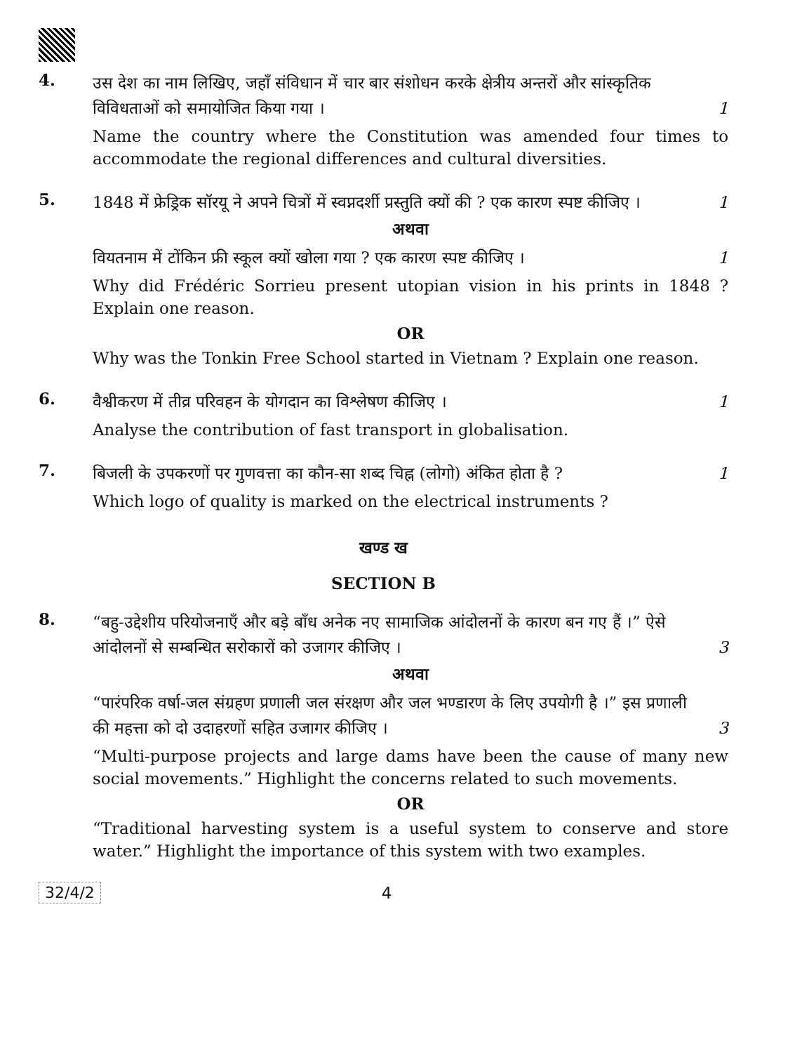4.
उस देश का नाम लिखिए, जहाँ संविधान में चार बार संशोधन करके क्षेत्रीय अन्तरों और सांस्कृतिक विविधताओं को समायोजित किया गया । 1
Name the country where the Constitution was amended four times to accommodate the regional differences and cultural diversities.
5.
1848 में फ्रेड्रिक सॉरयू ने अपने चित्रों में स्वप्नदर्शी प्रस्तुति क्यों की ? एक कारण स्पष्ट कीजिए । 1
अथवा
वियतनाम में टोंकिन फ्री स्कूल क्यों खोला गया ? एक कारण स्पष्ट कीजिए । 1
Why did Frédéric Sorrieu present utopian vision in his prints in 1848 ? Explain one reason.
OR
Why was the Tonkin Free School started in Vietnam ? Explain one reason.
6.
वैश्वीकरण में तीव्र परिवहन के योगदान का विश्लेषण कीजिए । 1
Analyse the contribution of fast transport in globalisation.
7.
बिजली के उपकरणों पर गुणवत्ता का कौन-सा शब्द चिह्न (लोगो) अंकित होता है ? 1
Which logo of quality is marked on the electrical instruments ?
खण्ड ख
SECTION B
8.
“बहु-उद्देशीय परियोजनाएँ और बड़े बाँध अनेक नए सामाजिक आंदोलनों के कारण बन गए हैं ।” ऐसे आंदोलनों से सम्बन्धित सरोकारों को उजागर कीजिए । 3
अथवा
“पारंपरिक वर्षा-जल संग्रहण प्रणाली जल संरक्षण और जल भण्डारण के लिए उपयोगी है ।” इस प्रणाली की महत्ता को दो उदाहरणों सहित उजागर कीजिए । 3
“Multi-purpose projects and large dams have been the cause of many new social movements.” Highlight the concerns related to such movements.
OR
“Traditional harvesting system is a useful system to conserve and store water.” Highlight the importance of this system with two examples.
32/4/2 4